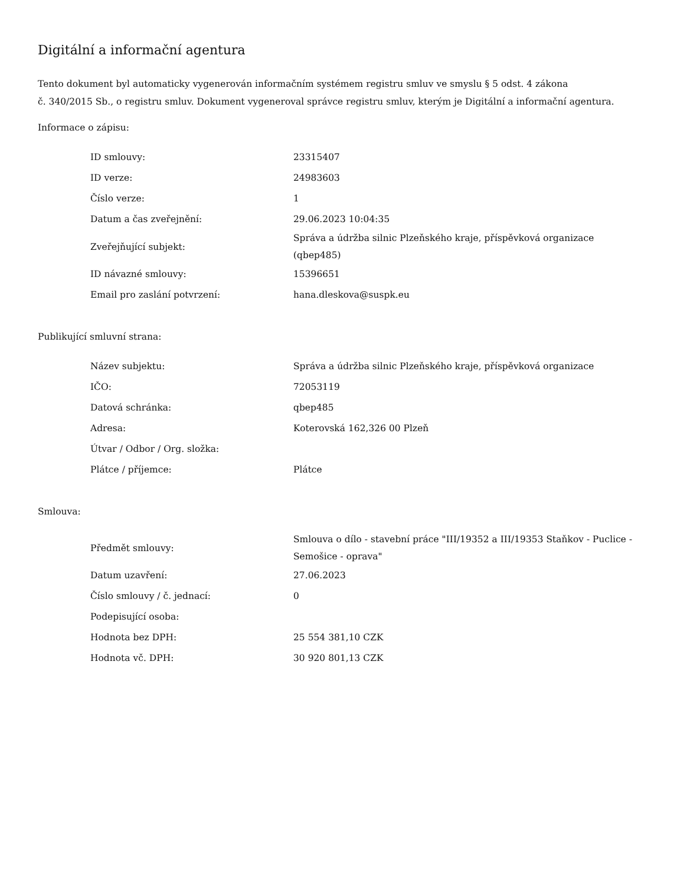Digitální a informační agentura
Tento dokument byl automaticky vygenerován informačním systémem registru smluv ve smyslu § 5 odst. 4 zákona
č. 340/2015 Sb., o registru smluv. Dokument vygeneroval správce registru smluv, kterým je Digitální a informační agentura.
Informace o zápisu:
| ID smlouvy: | 23315407 |
| ID verze: | 24983603 |
| Číslo verze: | 1 |
| Datum a čas zveřejnění: | 29.06.2023 10:04:35 |
| Zveřejňující subjekt: | Správa a údržba silnic Plzeňského kraje, příspěvková organizace (qbep485) |
| ID návazné smlouvy: | 15396651 |
| Email pro zaslání potvrzení: | hana.dleskova@suspk.eu |
Publikující smluvní strana:
| Název subjektu: | Správa a údržba silnic Plzeňského kraje, příspěvková organizace |
| IČO: | 72053119 |
| Datová schránka: | qbep485 |
| Adresa: | Koterovská 162,326 00 Plzeň |
| Útvar / Odbor / Org. složka: | |
| Plátce / příjemce: | Plátce |
Smlouva:
| Předmět smlouvy: | Smlouva o dílo - stavební práce "III/19352 a III/19353 Staňkov - Puclice - Semošice - oprava" |
| Datum uzavření: | 27.06.2023 |
| Číslo smlouvy / č. jednací: | 0 |
| Podepisující osoba: | |
| Hodnota bez DPH: | 25 554 381,10 CZK |
| Hodnota vč. DPH: | 30 920 801,13 CZK |